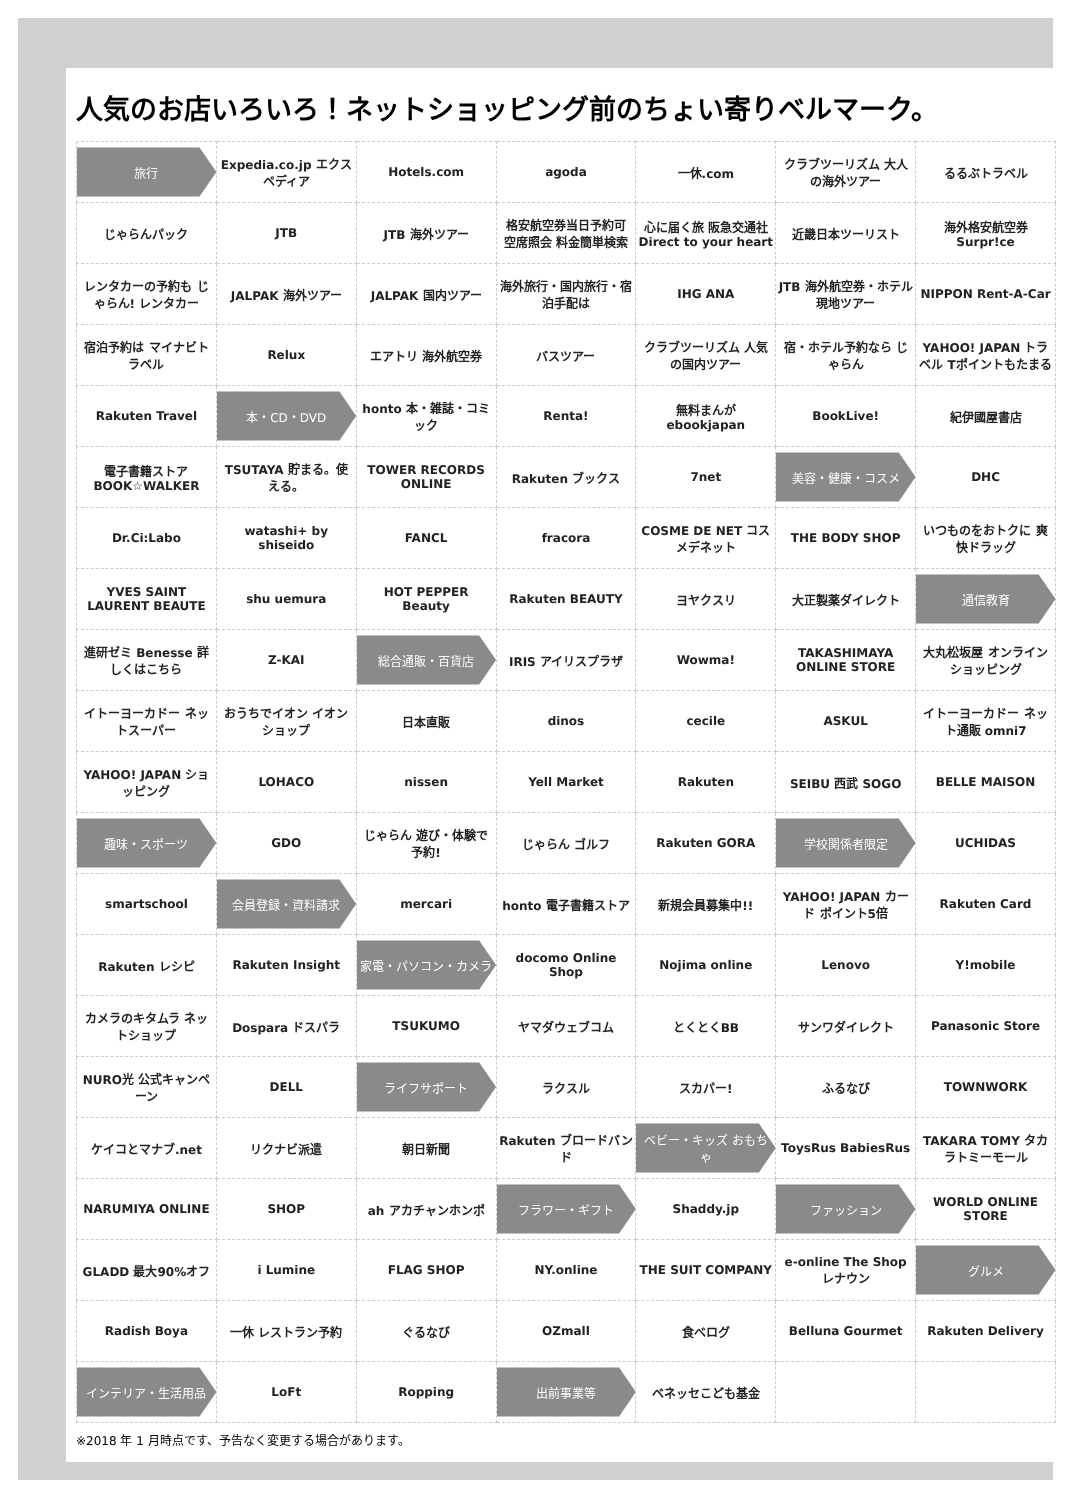人気のお店いろいろ！ネットショッピング前のちょい寄りベルマーク。
| 旅行 | Expedia.co.jp エクスペディア | Hotels.com | agoda | 一休.com | クラブツーリズム 大人の海外ツアー | るるぶトラベル |
| じゃらんパック | JTB | JTB 海外ツアー | 格安航空券当日予約可 空席照会 料金簡単検索 | 心に届く旅 阪急交通社 Direct to your heart | 近畿日本ツーリスト | 海外格安航空券 Surpr!ce |
| レンタカーの予約も じゃらん! レンタカー | JALPAK 海外ツアー | JALPAK 国内ツアー | 海外旅行・国内旅行・宿泊手配は | IHG ANA | JTB 海外航空券・ホテル 現地ツアー | NIPPON Rent-A-Car |
| 宿泊予約は マイナビトラベル | Relux | エアトリ 海外航空券 | バスツアー | クラブツーリズム 人気の国内ツアー | 宿・ホテル予約なら じゃらん | YAHOO! JAPAN トラベル Tポイントもたまる |
| Rakuten Travel | 本・CD・DVD | honto 本・雑誌・コミック | Renta! | 無料まんが ebookjapan | BookLive! | 紀伊國屋書店 |
| 電子書籍ストア BOOK☆WALKER | TSUTAYA 貯まる。使える。 | TOWER RECORDS ONLINE | Rakuten ブックス | 7net | 美容・健康・コスメ | DHC |
| Dr.Ci:Labo | watashi+ by shiseido | FANCL | fracora | COSME DE NET コスメデネット | THE BODY SHOP | いつものをおトクに 爽快ドラッグ |
| YVES SAINT LAURENT BEAUTE | shu uemura | HOT PEPPER Beauty | Rakuten BEAUTY | ヨヤクスリ | 大正製薬ダイレクト | 通信教育 |
| 進研ゼミ Benesse 詳しくはこちら | Z-KAI | 総合通販・百貨店 | IRIS アイリスプラザ | Wowma! | TAKASHIMAYA ONLINE STORE | 大丸松坂屋 オンラインショッピング |
| イトーヨーカドー ネットスーパー | おうちでイオン イオンショップ | 日本直販 | dinos | cecile | ASKUL | イトーヨーカドー ネット通販 omni7 |
| YAHOO! JAPAN ショッピング | LOHACO | nissen | Yell Market | Rakuten | SEIBU 西武 SOGO | BELLE MAISON |
| 趣味・スポーツ | GDO | じゃらん 遊び・体験で予約! | じゃらん ゴルフ | Rakuten GORA | 学校関係者限定 | UCHIDAS |
| smartschool | 会員登録・資料請求 | mercari | honto 電子書籍ストア | 新規会員募集中!! | YAHOO! JAPAN カード ポイント5倍 | Rakuten Card |
| Rakuten レシピ | Rakuten Insight | 家電・パソコン・カメラ | docomo Online Shop | Nojima online | Lenovo | Y!mobile |
| カメラのキタムラ ネットショップ | Dospara ドスパラ | TSUKUMO | ヤマダウェブコム | とくとくBB | サンワダイレクト | Panasonic Store |
| NURO光 公式キャンペーン | DELL | ライフサポート | ラクスル | スカパー! | ふるなび | TOWNWORK |
| ケイコとマナブ.net | リクナビ派遣 | 朝日新聞 | Rakuten ブロードバンド | ベビー・キッズ おもちゃ | ToysRus BabiesRus | TAKARA TOMY タカラトミーモール |
| NARUMIYA ONLINE | SHOP | ah アカチャンホンポ | フラワー・ギフト | Shaddy.jp | ファッション | WORLD ONLINE STORE |
| GLADD 最大90%オフ | i Lumine | FLAG SHOP | NY.online | THE SUIT COMPANY | e-online The Shop レナウン | グルメ |
| Radish Boya | 一休 レストラン予約 | ぐるなび | OZmall | 食べログ | Belluna Gourmet | Rakuten Delivery |
| インテリア・生活用品 | LoFt | Ropping | 出前事業等 | ベネッセこども基金 | | |
※2018 年 1 月時点です、予告なく変更する場合があります。